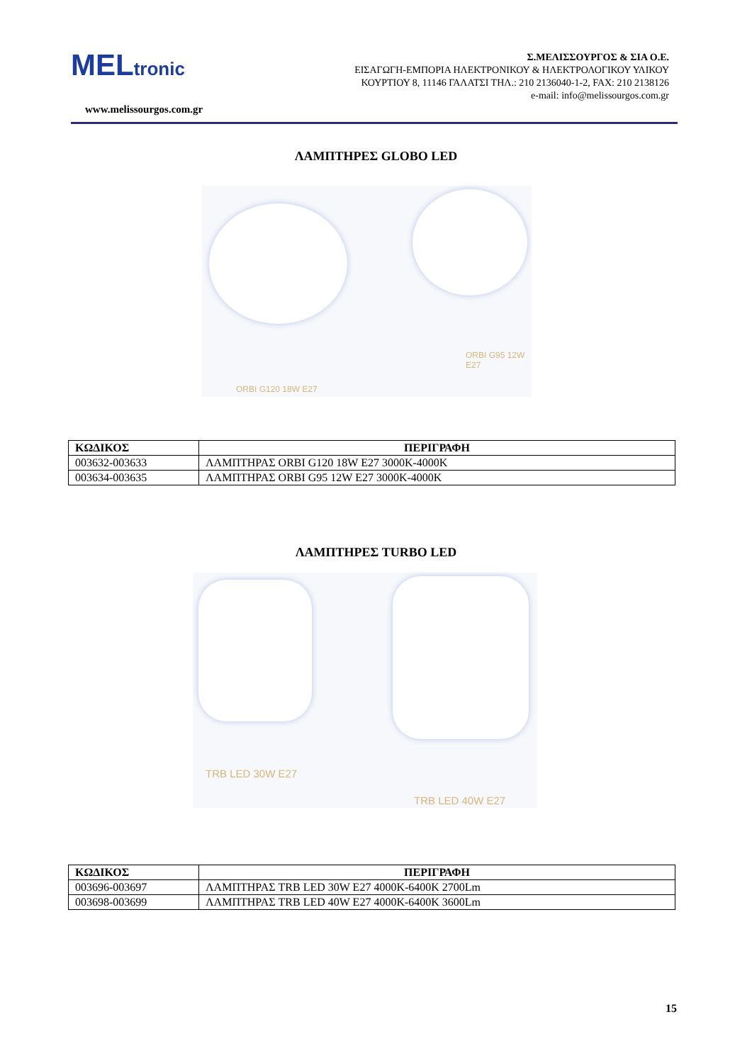MELtronic
www.melissourgos.com.gr
Σ.ΜΕΛΙΣΣΟΥΡΓΟΣ & ΣΙΑ Ο.Ε.
ΕΙΣΑΓΩΓΗ-ΕΜΠΟΡΙΑ ΗΛΕΚΤΡΟΝΙΚΟΥ & ΗΛΕΚΤΡΟΛΟΓΙΚΟΥ ΥΛΙΚΟΥ
ΚΟΥΡΤΙΟΥ 8, 11146 ΓΑΛΑΤΣΙ ΤΗΛ.: 210 2136040-1-2, FAX: 210 2138126
e-mail: info@melissourgos.com.gr
ΛΑΜΠΤΗΡΕΣ GLOBO LED
ORBI G95 12W E27
ORBI G120 18W E27
| ΚΩΔΙΚΟΣ | ΠΕΡΙΓΡΑΦΗ |
| --- | --- |
| 003632-003633 | ΛΑΜΠΤΗΡΑΣ ORBI G120 18W E27 3000K-4000K |
| 003634-003635 | ΛΑΜΠΤΗΡΑΣ ORBI G95 12W E27 3000K-4000K |
ΛΑΜΠΤΗΡΕΣ TURBO LED
TRB LED 30W E27
TRB LED 40W E27
| ΚΩΔΙΚΟΣ | ΠΕΡΙΓΡΑΦΗ |
| --- | --- |
| 003696-003697 | ΛΑΜΠΤΗΡΑΣ TRB LED 30W E27 4000K-6400K 2700Lm |
| 003698-003699 | ΛΑΜΠΤΗΡΑΣ TRB LED 40W E27 4000K-6400K 3600Lm |
15